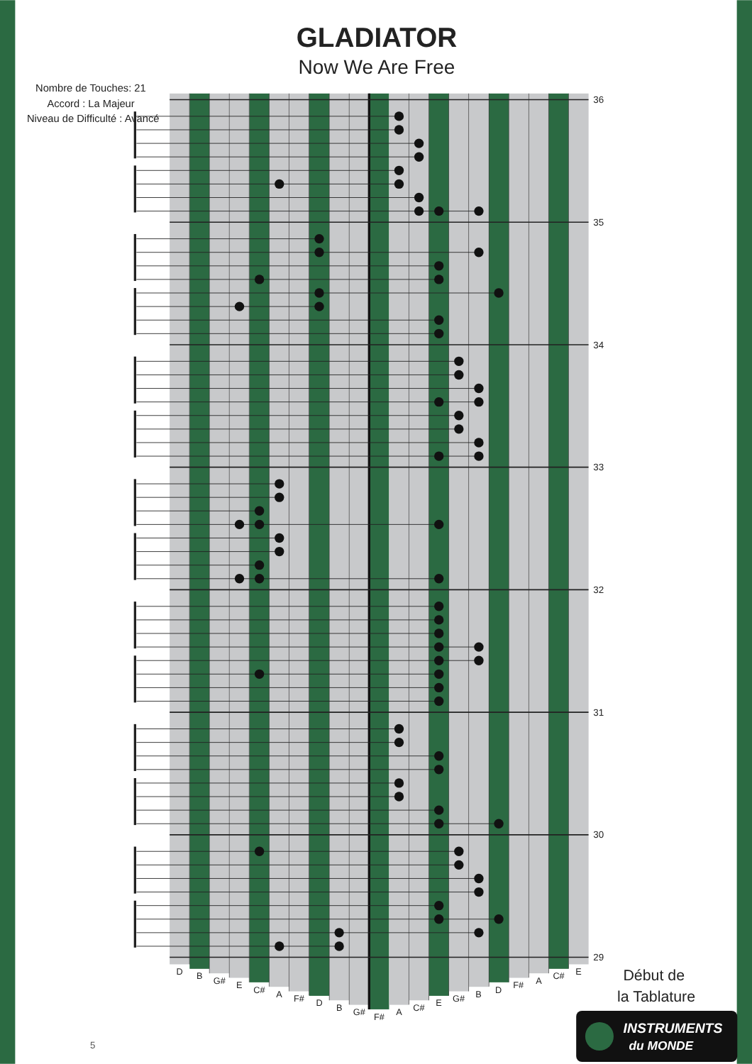GLADIATOR
Now We Are Free
Nombre de Touches: 21
Accord : La Majeur
Niveau de Difficulté : Avancé
36
35
34
33
32
31
30
29
D
B
G#
E
C#
A
F#
D
B
G#
F#
A
C#
E
G#
B
D
F#
A
C#
E
Début de
la Tablature
INSTRUMENTS
du MONDE
5